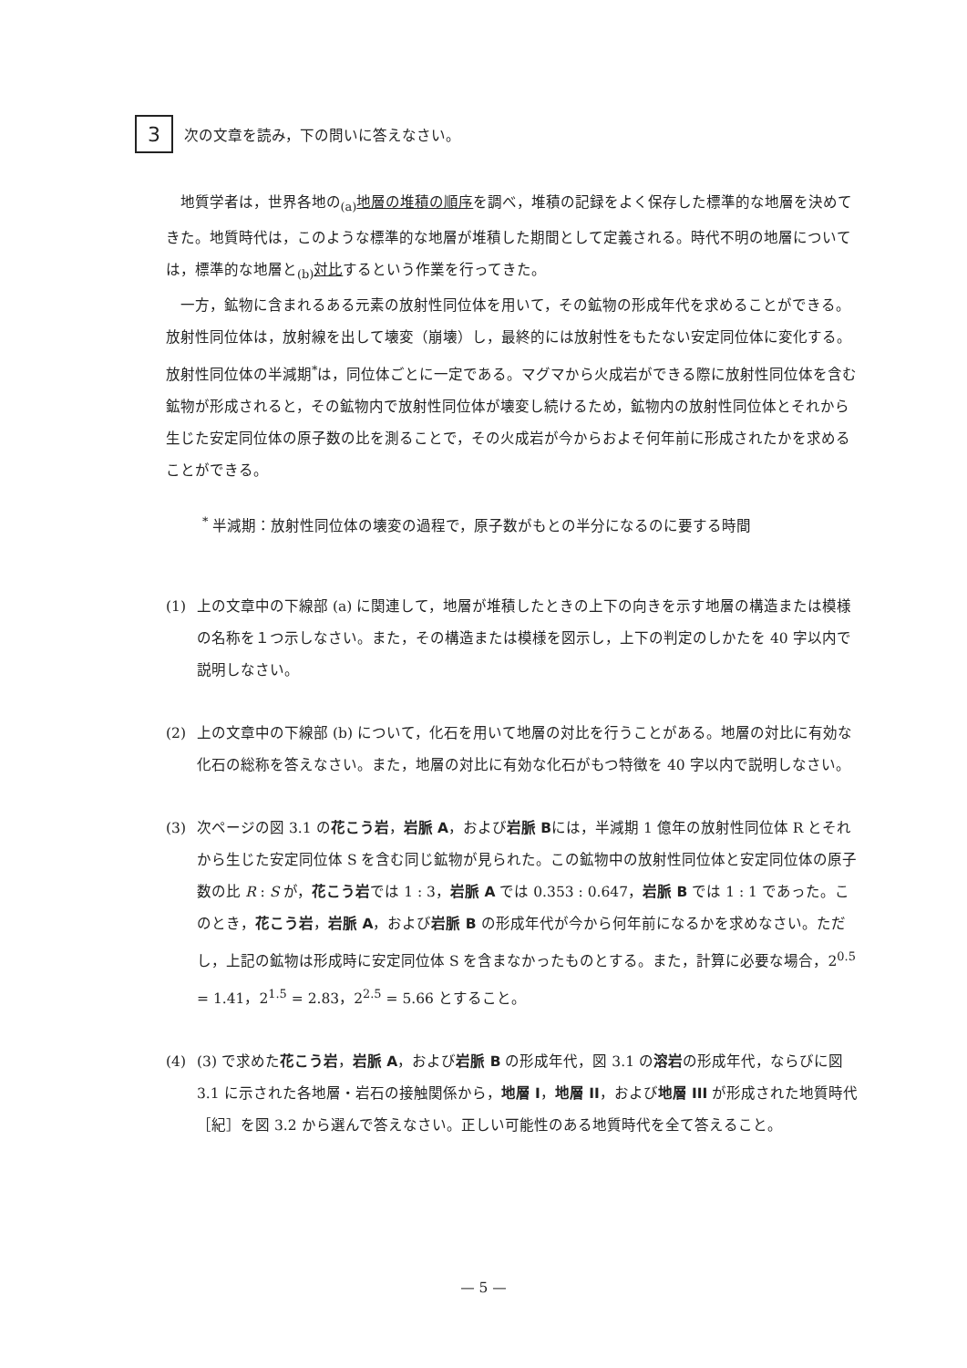3
次の文章を読み，下の問いに答えなさい。
地質学者は，世界各地の<sub>(a)</sub>地層の堆積の順序を調べ，堆積の記録をよく保存した標準的な地層を決めてきた。地質時代は，このような標準的な地層が堆積した期間として定義される。時代不明の地層については，標準的な地層と<sub>(b)</sub>対比するという作業を行ってきた。
一方，鉱物に含まれるある元素の放射性同位体を用いて，その鉱物の形成年代を求めることができる。放射性同位体は，放射線を出して壊変（崩壊）し，最終的には放射性をもたない安定同位体に変化する。放射性同位体の半減期<sup>*</sup>は，同位体ごとに一定である。マグマから火成岩ができる際に放射性同位体を含む鉱物が形成されると，その鉱物内で放射性同位体が壊変し続けるため，鉱物内の放射性同位体とそれから生じた安定同位体の原子数の比を測ることで，その火成岩が今からおよそ何年前に形成されたかを求めることができる。
<sup>*</sup> 半減期：放射性同位体の壊変の過程で，原子数がもとの半分になるのに要する時間
(1) 上の文章中の下線部 (a) に関連して，地層が堆積したときの上下の向きを示す地層の構造または模様の名称を１つ示しなさい。また，その構造または模様を図示し，上下の判定のしかたを 40 字以内で説明しなさい。
(2) 上の文章中の下線部 (b) について，化石を用いて地層の対比を行うことがある。地層の対比に有効な化石の総称を答えなさい。また，地層の対比に有効な化石がもつ特徴を 40 字以内で説明しなさい。
(3) 次ページの図 3.1 の花こう岩，岩脈 A，および岩脈 Bには，半減期 1 億年の放射性同位体 R とそれから生じた安定同位体 S を含む同じ鉱物が見られた。この鉱物中の放射性同位体と安定同位体の原子数の比 R : S が，花こう岩では 1 : 3，岩脈 A では 0.353 : 0.647，岩脈 B では 1 : 1 であった。このとき，花こう岩，岩脈 A，および岩脈 B の形成年代が今から何年前になるかを求めなさい。ただし，上記の鉱物は形成時に安定同位体 S を含まなかったものとする。また，計算に必要な場合，2<sup>0.5</sup> = 1.41，2<sup>1.5</sup> = 2.83，2<sup>2.5</sup> = 5.66 とすること。
(4) (3) で求めた花こう岩，岩脈 A，および岩脈 B の形成年代，図 3.1 の溶岩の形成年代，ならびに図 3.1 に示された各地層・岩石の接触関係から，地層 I，地層 II，および地層 III が形成された地質時代［紀］を図 3.2 から選んで答えなさい。正しい可能性のある地質時代を全て答えること。
— 5 —